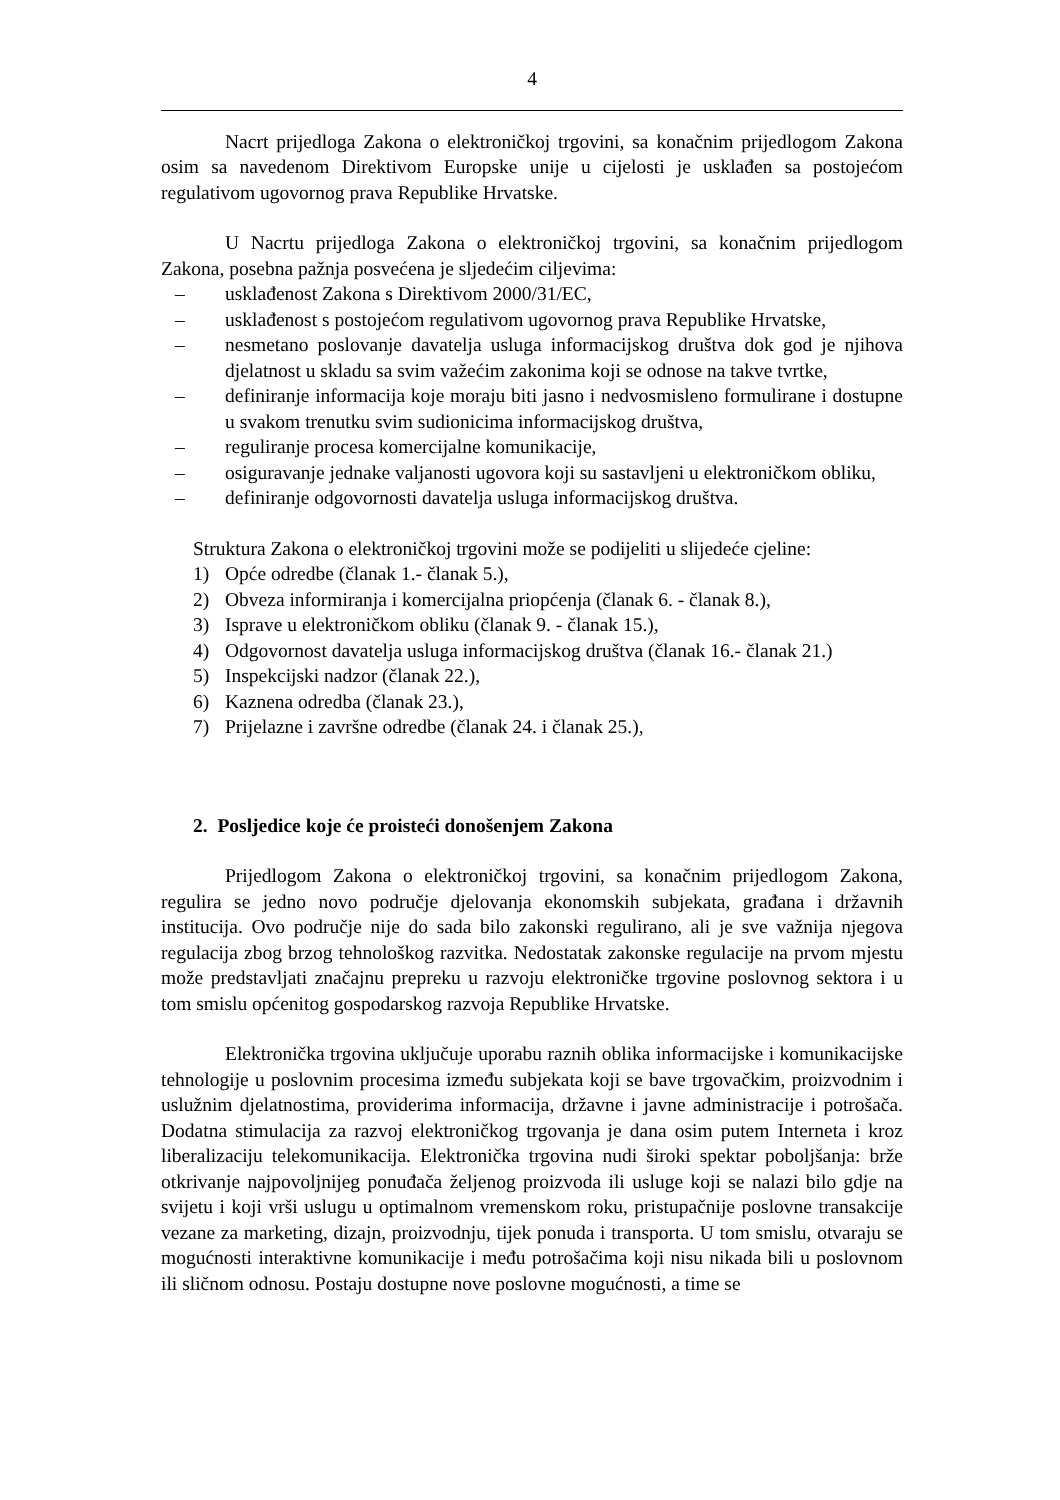4
Nacrt prijedloga Zakona o elektroničkoj trgovini, sa konačnim prijedlogom Zakona osim sa navedenom Direktivom Europske unije u cijelosti je usklađen sa postojećom regulativom ugovornog prava Republike Hrvatske.
U Nacrtu prijedloga Zakona o elektroničkoj trgovini, sa konačnim prijedlogom Zakona, posebna pažnja posvećena je sljedećim ciljevima:
– usklađenost Zakona s Direktivom 2000/31/EC,
– usklađenost s postojećom regulativom ugovornog prava Republike Hrvatske,
– nesmetano poslovanje davatelja usluga informacijskog društva dok god je njihova djelatnost u skladu sa svim važećim zakonima koji se odnose na takve tvrtke,
– definiranje informacija koje moraju biti jasno i nedvosmisleno formulirane i dostupne u svakom trenutku svim sudionicima informacijskog društva,
– reguliranje procesa komercijalne komunikacije,
– osiguravanje jednake valjanosti ugovora koji su sastavljeni u elektroničkom obliku,
– definiranje odgovornosti davatelja usluga informacijskog društva.
Struktura Zakona o elektroničkoj trgovini može se podijeliti u slijedeće cjeline:
1) Opće odredbe (članak 1.- članak 5.),
2) Obveza informiranja i komercijalna priopćenja (članak 6. - članak 8.),
3) Isprave u elektroničkom obliku (članak 9. - članak 15.),
4) Odgovornost davatelja usluga informacijskog društva (članak 16.- članak 21.)
5) Inspekcijski nadzor (članak 22.),
6) Kaznena odredba (članak 23.),
7) Prijelazne i završne odredbe (članak 24. i članak 25.),
2. Posljedice koje će proisteći donošenjem Zakona
Prijedlogom Zakona o elektroničkoj trgovini, sa konačnim prijedlogom Zakona, regulira se jedno novo područje djelovanja ekonomskih subjekata, građana i državnih institucija. Ovo područje nije do sada bilo zakonski regulirano, ali je sve važnija njegova regulacija zbog brzog tehnološkog razvitka. Nedostatak zakonske regulacije na prvom mjestu može predstavljati značajnu prepreku u razvoju elektroničke trgovine poslovnog sektora i u tom smislu općenitog gospodarskog razvoja Republike Hrvatske.
Elektronička trgovina uključuje uporabu raznih oblika informacijske i komunikacijske tehnologije u poslovnim procesima između subjekata koji se bave trgovačkim, proizvodnim i uslužnim djelatnostima, providerima informacija, državne i javne administracije i potrošača. Dodatna stimulacija za razvoj elektroničkog trgovanja je dana osim putem Interneta i kroz liberalizaciju telekomunikacija. Elektronička trgovina nudi široki spektar poboljšanja: brže otkrivanje najpovoljnijeg ponuđača željenog proizvoda ili usluge koji se nalazi bilo gdje na svijetu i koji vrši uslugu u optimalnom vremenskom roku, pristupačnije poslovne transakcije vezane za marketing, dizajn, proizvodnju, tijek ponuda i transporta. U tom smislu, otvaraju se mogućnosti interaktivne komunikacije i među potrošačima koji nisu nikada bili u poslovnom ili sličnom odnosu. Postaju dostupne nove poslovne mogućnosti, a time se